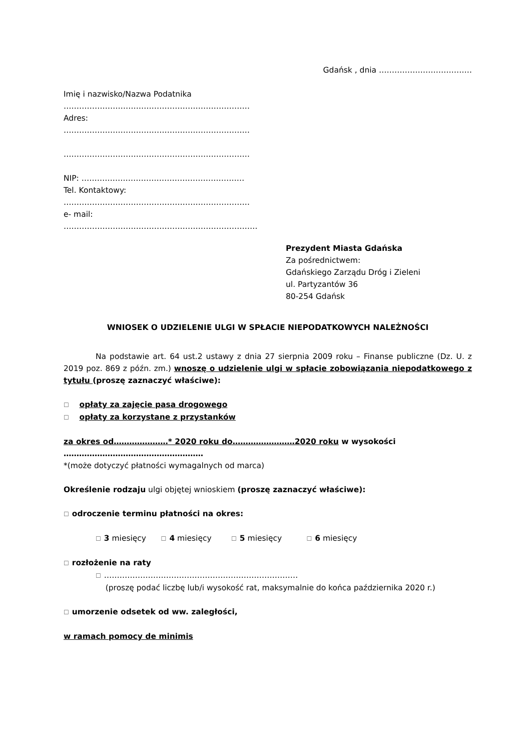Gdańsk , dnia ………………………………
Imię i nazwisko/Nazwa Podatnika
………………………………………………………………
Adres:
………………………………………………………………
………………………………………………………………
NIP: ………………………………………………………
Tel. Kontaktowy:
………………………………………………………………
e- mail:
…………………………………………………………………
Prezydent Miasta Gdańska
Za pośrednictwem:
Gdańskiego Zarządu Dróg i Zieleni
ul. Partyzantów 36
80-254 Gdańsk
WNIOSEK O UDZIELENIE ULGI W SPŁACIE NIEPODATKOWYCH NALEŻNOŚCI
Na podstawie art. 64 ust.2 ustawy z dnia 27 sierpnia 2009 roku – Finanse publiczne (Dz. U. z 2019 poz. 869 z późn. zm.) wnoszę o udzielenie ulgi w spłacie zobowiązania niepodatkowego z tytułu (proszę zaznaczyć właściwe):
☐ opłaty za zajęcie pasa drogowego
☐ opłaty za korzystane z przystanków
za okres od…………………* 2020 roku do……………………2020 roku w wysokości
………………………………………………
*(może dotyczyć płatności wymagalnych od marca)
Określenie rodzaju ulgi objętej wnioskiem (proszę zaznaczyć właściwe):
☐ odroczenie terminu płatności na okres:
☐ 3 miesięcy ☐ 4 miesięcy ☐ 5 miesięcy ☐ 6 miesięcy
☐ rozłożenie na raty
☐ …………………………………………………………………
(proszę podać liczbę lub/i wysokość rat, maksymalnie do końca października 2020 r.)
☐ umorzenie odsetek od ww. zaległości,
w ramach pomocy de minimis